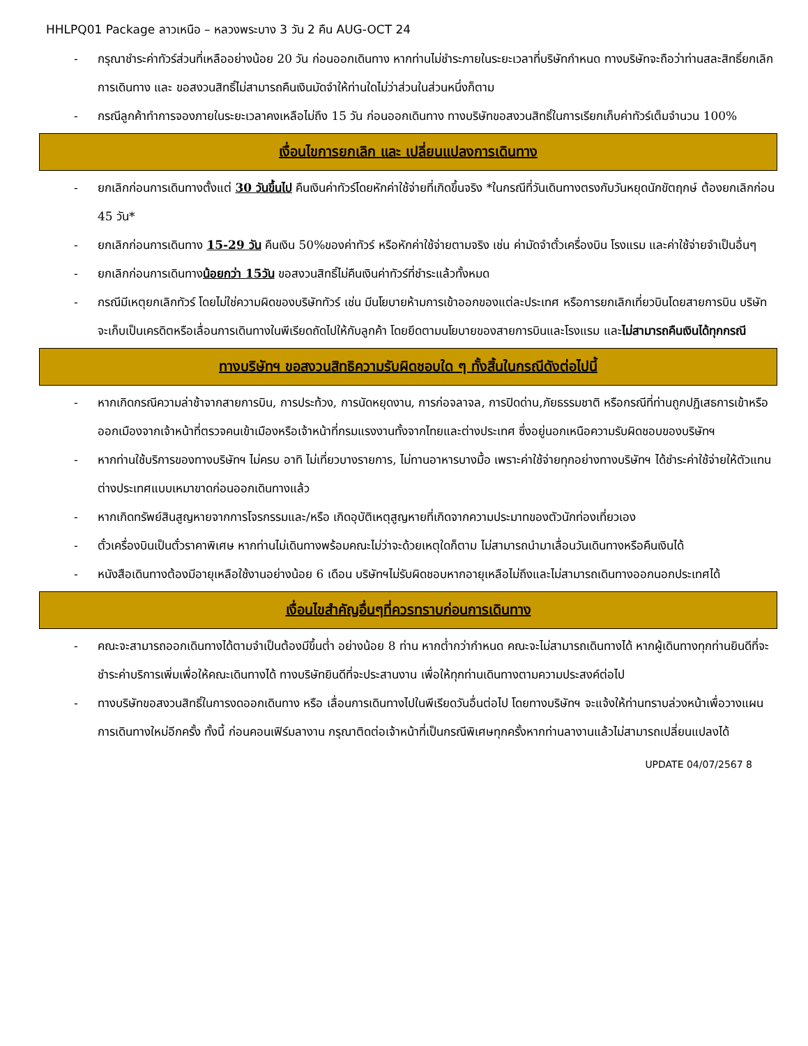HHLPQ01 Package ลาวเหนือ – หลวงพระบาง 3 วัน 2 คืน AUG-OCT 24
- กรุณาชำระค่าทัวร์ส่วนที่เหลืออย่างน้อย 20 วัน ก่อนออกเดินทาง หากท่านไม่ชำระภายในระยะเวลาที่บริษัทกำหนด ทางบริษัทจะถือว่าท่านสละสิทธิ์ยกเลิกการเดินทาง และ ขอสงวนสิทธิ์ไม่สามารถคืนเงินมัดจำให้ท่านใดไม่ว่าส่วนในส่วนหนึ่งก็ตาม
- กรณีลูกค้าทำการจองภายในระยะเวลาคงเหลือไม่ถึง 15 วัน ก่อนออกเดินทาง ทางบริษัทขอสงวนสิทธิ์ในการเรียกเก็บค่าทัวร์เต็มจำนวน 100%
เงื่อนไขการยกเลิก และ เปลี่ยนแปลงการเดินทาง
- ยกเลิกก่อนการเดินทางตั้งแต่ 30 วันขึ้นไป คืนเงินค่าทัวร์โดยหักค่าใช้จ่ายที่เกิดขึ้นจริง *ในกรณีที่วันเดินทางตรงกับวันหยุดนักขัตฤกษ์ ต้องยกเลิกก่อน 45 วัน*
- ยกเลิกก่อนการเดินทาง 15-29 วัน คืนเงิน 50%ของค่าทัวร์ หรือหักค่าใช้จ่ายตามจริง เช่น ค่ามัดจำตั๋วเครื่องบิน โรงแรม และค่าใช้จ่ายจำเป็นอื่นๆ
- ยกเลิกก่อนการเดินทางน้อยกว่า 15วัน ขอสงวนสิทธิ์ไม่คืนเงินค่าทัวร์ที่ชำระแล้วทั้งหมด
- กรณีมีเหตุยกเลิกทัวร์ โดยไม่ใช่ความผิดของบริษัททัวร์ เช่น มีนโยบายห้ามการเข้าออกของแต่ละประเทศ หรือการยกเลิกเที่ยวบินโดยสายการบิน บริษัทจะเก็บเป็นเครดิตหรือเลื่อนการเดินทางในพีเรียดถัดไปให้กับลูกค้า โดยยึดตามนโยบายของสายการบินและโรงแรม และไม่สามารถคืนเงินได้ทุกกรณี
ทางบริษัทฯ ขอสงวนสิทธิความรับผิดชอบใด ๆ ทั้งสิ้นในกรณีดังต่อไปนี้
- หากเกิดกรณีความล่าช้าจากสายการบิน, การประท้วง, การนัดหยุดงาน, การก่อจลาจล, การปิดด่าน,ภัยธรรมชาติ หรือกรณีที่ท่านถูกปฏิเสธการเข้าหรือออกเมืองจากเจ้าหน้าที่ตรวจคนเข้าเมืองหรือเจ้าหน้าที่กรมแรงงานทั้งจากไทยและต่างประเทศ ซึ่งอยู่นอกเหนือความรับผิดชอบของบริษัทฯ
- หากท่านใช้บริการของทางบริษัทฯ ไม่ครบ อาทิ ไม่เที่ยวบางรายการ, ไม่ทานอาหารบางมื้อ เพราะค่าใช้จ่ายทุกอย่างทางบริษัทฯ ได้ชำระค่าใช้จ่ายให้ตัวแทนต่างประเทศแบบเหมาขาดก่อนออกเดินทางแล้ว
- หากเกิดทรัพย์สินสูญหายจากการโจรกรรมและ/หรือ เกิดอุบัติเหตุสูญหายที่เกิดจากความประมาทของตัวนักท่องเที่ยวเอง
- ตั๋วเครื่องบินเป็นตั๋วราคาพิเศษ หากท่านไม่เดินทางพร้อมคณะไม่ว่าจะด้วยเหตุใดก็ตาม ไม่สามารถนำมาเลื่อนวันเดินทางหรือคืนเงินได้
- หนังสือเดินทางต้องมีอายุเหลือใช้งานอย่างน้อย 6 เดือน บริษัทฯไม่รับผิดชอบหากอายุเหลือไม่ถึงและไม่สามารถเดินทางออกนอกประเทศได้
เงื่อนไขสำคัญอื่นๆที่ควรทราบก่อนการเดินทาง
- คณะจะสามารถออกเดินทางได้ตามจำเป็นต้องมีขึ้นต่ำ อย่างน้อย 8 ท่าน หากต่ำกว่ากำหนด คณะจะไม่สามารถเดินทางได้ หากผู้เดินทางทุกท่านยินดีที่จะชำระค่าบริการเพิ่มเพื่อให้คณะเดินทางได้ ทางบริษัทยินดีที่จะประสานงาน เพื่อให้ทุกท่านเดินทางตามความประสงค์ต่อไป
- ทางบริษัทขอสงวนสิทธิ์ในการงดออกเดินทาง หรือ เลื่อนการเดินทางไปในพีเรียดวันอื่นต่อไป โดยทางบริษัทฯ จะแจ้งให้ท่านทราบล่วงหน้าเพื่อวางแผนการเดินทางใหม่อีกครั้ง ทั้งนี้ ก่อนคอนเฟิร์มลางาน กรุณาติดต่อเจ้าหน้าที่เป็นกรณีพิเศษทุกครั้งหากท่านลางานแล้วไม่สามารถเปลี่ยนแปลงได้
UPDATE 04/07/2567 8